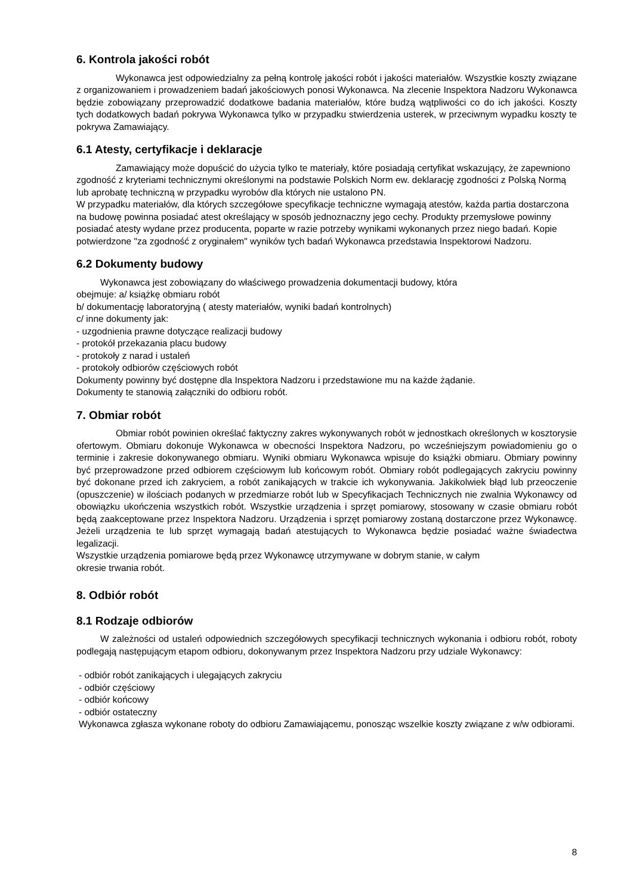6. Kontrola jakości robót
Wykonawca jest odpowiedzialny za pełną kontrolę jakości robót i jakości materiałów. Wszystkie koszty związane z organizowaniem i prowadzeniem badań jakościowych ponosi Wykonawca. Na zlecenie Inspektora Nadzoru Wykonawca będzie zobowiązany przeprowadzić dodatkowe badania materiałów, które budzą wątpliwości co do ich jakości. Koszty tych dodatkowych badań pokrywa Wykonawca tylko w przypadku stwierdzenia usterek, w przeciwnym wypadku koszty te pokrywa Zamawiający.
6.1 Atesty, certyfikacje i deklaracje
Zamawiający może dopuścić do użycia tylko te materiały, które posiadają certyfikat wskazujący, że zapewniono zgodność z kryteriami technicznymi określonymi na podstawie Polskich Norm ew. deklarację zgodności z Polską Normą lub aprobatę techniczną w przypadku wyrobów dla których nie ustalono PN.
W przypadku materiałów, dla których szczegółowe specyfikacje techniczne wymagają atestów, każda partia dostarczona na budowę powinna posiadać atest określający w sposób jednoznaczny jego cechy. Produkty przemysłowe powinny posiadać atesty wydane przez producenta, poparte w razie potrzeby wynikami wykonanych przez niego badań. Kopie potwierdzone "za zgodność z oryginałem" wyników tych badań Wykonawca przedstawia Inspektorowi Nadzoru.
6.2 Dokumenty budowy
Wykonawca jest zobowiązany do właściwego prowadzenia dokumentacji budowy, która
obejmuje: a/ książkę obmiaru robót
b/ dokumentację laboratoryjną ( atesty materiałów, wyniki badań kontrolnych)
c/ inne dokumenty jak:
- uzgodnienia prawne dotyczące realizacji budowy
- protokół przekazania placu budowy
- protokoły z narad i ustaleń
- protokoły odbiorów częściowych robót
Dokumenty powinny być dostępne dla Inspektora Nadzoru i przedstawione mu na każde żądanie.
Dokumenty te stanowią załączniki do odbioru robót.
7. Obmiar robót
Obmiar robót powinien określać faktyczny zakres wykonywanych robót w jednostkach określonych w kosztorysie ofertowym. Obmiaru dokonuje Wykonawca w obecności Inspektora Nadzoru, po wcześniejszym powiadomieniu go o terminie i zakresie dokonywanego obmiaru. Wyniki obmiaru Wykonawca wpisuje do książki obmiaru. Obmiary powinny być przeprowadzone przed odbiorem częściowym lub końcowym robót. Obmiary robót podlegających zakryciu powinny być dokonane przed ich zakryciem, a robót zanikających w trakcie ich wykonywania. Jakikolwiek błąd lub przeoczenie (opuszczenie) w ilościach podanych w przedmiarze robót lub w Specyfikacjach Technicznych nie zwalnia Wykonawcy od obowiązku ukończenia wszystkich robót. Wszystkie urządzenia i sprzęt pomiarowy, stosowany w czasie obmiaru robót będą zaakceptowane przez Inspektora Nadzoru. Urządzenia i sprzęt pomiarowy zostaną dostarczone przez Wykonawcę. Jeżeli urządzenia te lub sprzęt wymagają badań atestujących to Wykonawca będzie posiadać ważne świadectwa legalizacji.
Wszystkie urządzenia pomiarowe będą przez Wykonawcę utrzymywane w dobrym stanie, w całym
okresie trwania robót.
8. Odbiór robót
8.1 Rodzaje odbiorów
W zależności od ustaleń odpowiednich szczegółowych specyfikacji technicznych wykonania i odbioru robót, roboty podlegają następującym etapom odbioru, dokonywanym przez Inspektora Nadzoru przy udziale Wykonawcy:
- odbiór robót zanikających i ulegających zakryciu
- odbiór częściowy
- odbiór końcowy
- odbiór ostateczny
Wykonawca zgłasza wykonane roboty do odbioru Zamawiającemu, ponosząc wszelkie koszty związane z w/w odbiorami.
8